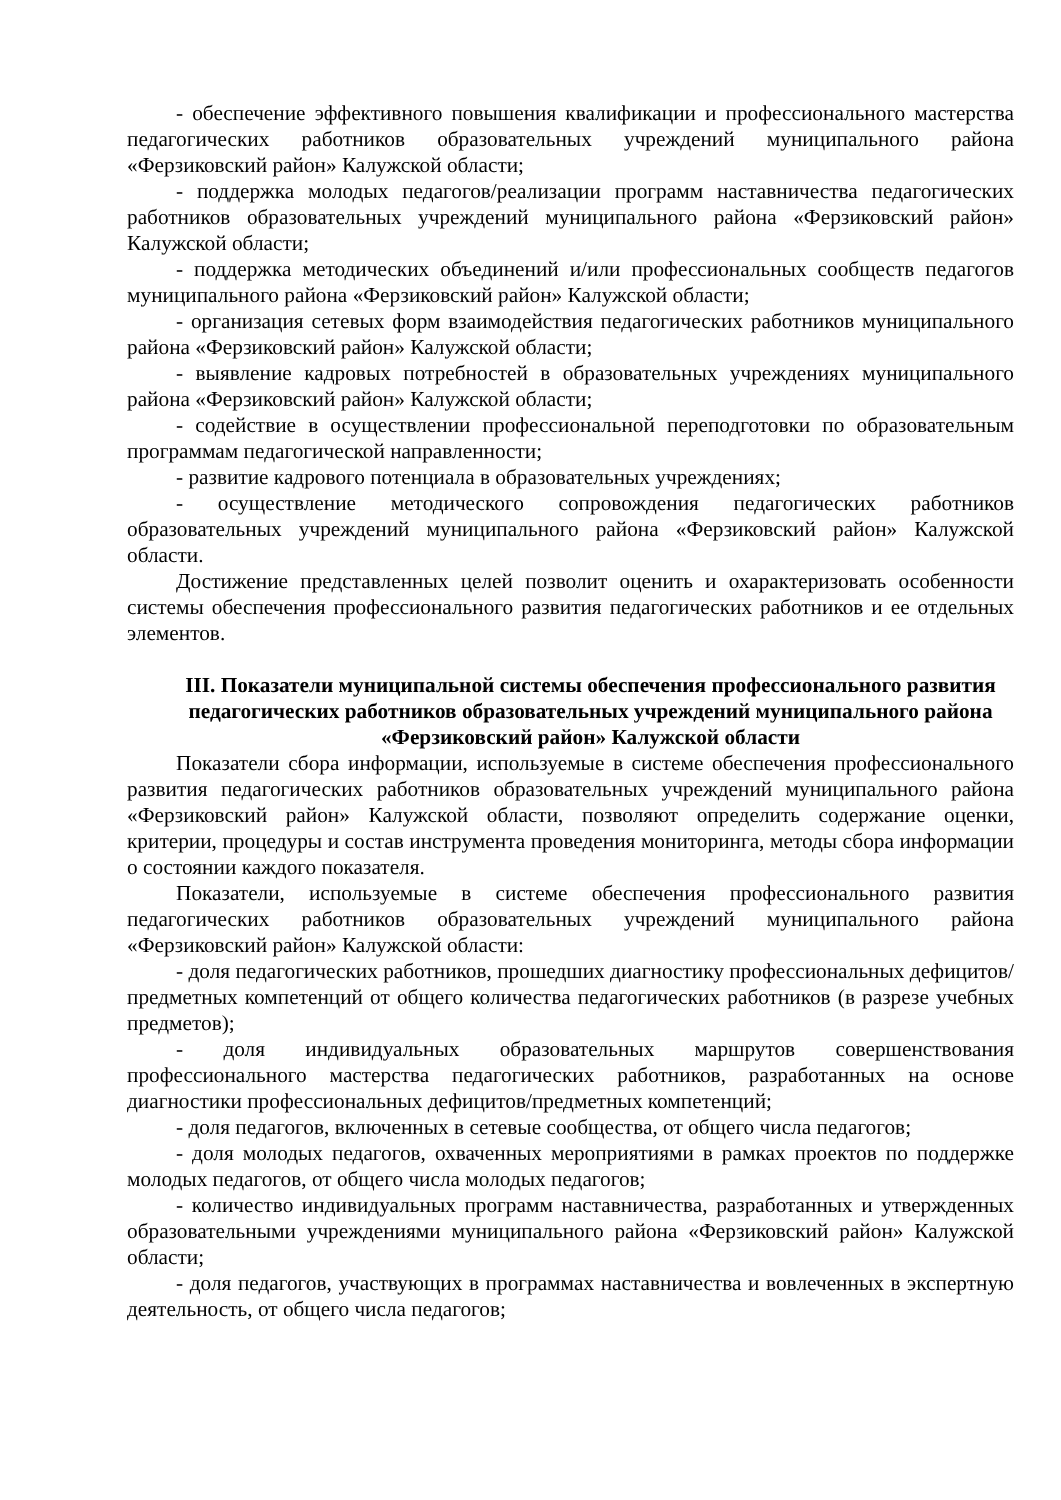- обеспечение эффективного повышения квалификации и профессионального мастерства педагогических работников образовательных учреждений муниципального района «Ферзиковский район» Калужской области;
- поддержка молодых педагогов/реализации программ наставничества педагогических работников образовательных учреждений муниципального района «Ферзиковский район» Калужской области;
- поддержка методических объединений и/или профессиональных сообществ педагогов муниципального района «Ферзиковский район» Калужской области;
- организация сетевых форм взаимодействия педагогических работников муниципального района «Ферзиковский район» Калужской области;
- выявление кадровых потребностей в образовательных учреждениях муниципального района «Ферзиковский район» Калужской области;
- содействие в осуществлении профессиональной переподготовки по образовательным программам педагогической направленности;
- развитие кадрового потенциала в образовательных учреждениях;
- осуществление методического сопровождения педагогических работников образовательных учреждений муниципального района «Ферзиковский район» Калужской области.
Достижение представленных целей позволит оценить и охарактеризовать особенности системы обеспечения профессионального развития педагогических работников и ее отдельных элементов.
III. Показатели муниципальной системы обеспечения профессионального развития педагогических работников образовательных учреждений муниципального района «Ферзиковский район» Калужской области
Показатели сбора информации, используемые в системе обеспечения профессионального развития педагогических работников образовательных учреждений муниципального района «Ферзиковский район» Калужской области, позволяют определить содержание оценки, критерии, процедуры и состав инструмента проведения мониторинга, методы сбора информации о состоянии каждого показателя.
Показатели, используемые в системе обеспечения профессионального развития педагогических работников образовательных учреждений муниципального района «Ферзиковский район» Калужской области:
- доля педагогических работников, прошедших диагностику профессиональных дефицитов/предметных компетенций от общего количества педагогических работников (в разрезе учебных предметов);
- доля индивидуальных образовательных маршрутов совершенствования профессионального мастерства педагогических работников, разработанных на основе диагностики профессиональных дефицитов/предметных компетенций;
- доля педагогов, включенных в сетевые сообщества, от общего числа педагогов;
- доля молодых педагогов, охваченных мероприятиями в рамках проектов по поддержке молодых педагогов, от общего числа молодых педагогов;
- количество индивидуальных программ наставничества, разработанных и утвержденных образовательными учреждениями муниципального района «Ферзиковский район» Калужской области;
- доля педагогов, участвующих в программах наставничества и вовлеченных в экспертную деятельность, от общего числа педагогов;